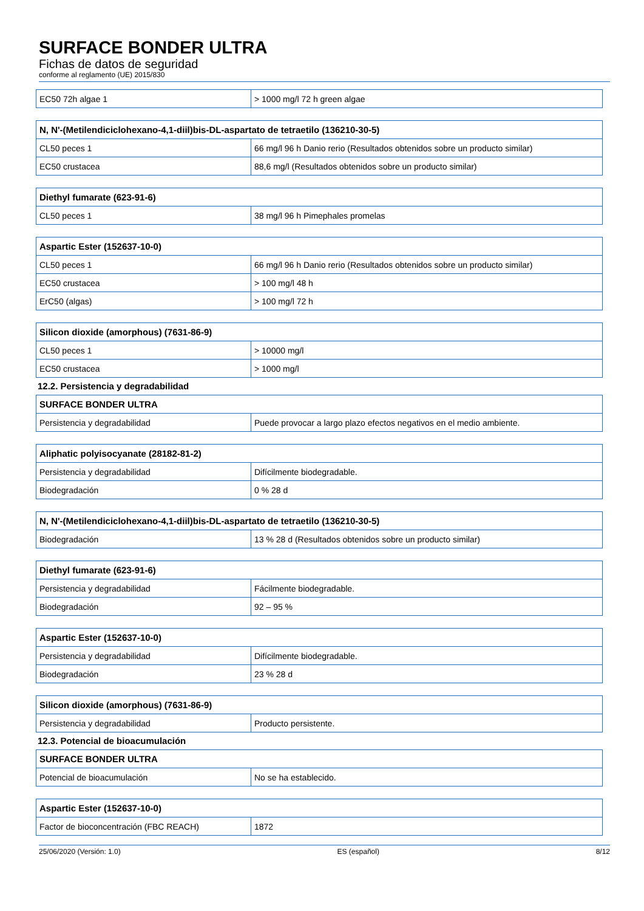SURFACE BONDER ULTRA
Fichas de datos de seguridad
conforme al reglamento (UE) 2015/830
| EC50 72h algae 1 | > 1000 mg/l 72 h green algae |
| N, N'-(Metilendiciclohexano-4,1-diil)bis-DL-aspartato de tetraetilo (136210-30-5) | |
| --- | --- |
| CL50 peces 1 | 66 mg/l 96 h Danio rerio (Resultados obtenidos sobre un producto similar) |
| EC50 crustacea | 88,6 mg/l (Resultados obtenidos sobre un producto similar) |
| Diethyl fumarate (623-91-6) | |
| --- | --- |
| CL50 peces 1 | 38 mg/l 96 h Pimephales promelas |
| Aspartic Ester (152637-10-0) | |
| --- | --- |
| CL50 peces 1 | 66 mg/l 96 h Danio rerio (Resultados obtenidos sobre un producto similar) |
| EC50 crustacea | > 100 mg/l 48 h |
| ErC50 (algas) | > 100 mg/l 72 h |
| Silicon dioxide (amorphous) (7631-86-9) | |
| --- | --- |
| CL50 peces 1 | > 10000 mg/l |
| EC50 crustacea | > 1000 mg/l |
12.2. Persistencia y degradabilidad
| SURFACE BONDER ULTRA | |
| --- | --- |
| Persistencia y degradabilidad | Puede provocar a largo plazo efectos negativos en el medio ambiente. |
| Aliphatic polyisocyanate (28182-81-2) | |
| --- | --- |
| Persistencia y degradabilidad | Difícilmente biodegradable. |
| Biodegradación | 0 % 28 d |
| N, N'-(Metilendiciclohexano-4,1-diil)bis-DL-aspartato de tetraetilo (136210-30-5) | |
| --- | --- |
| Biodegradación | 13 % 28 d (Resultados obtenidos sobre un producto similar) |
| Diethyl fumarate (623-91-6) | |
| --- | --- |
| Persistencia y degradabilidad | Fácilmente biodegradable. |
| Biodegradación | 92 – 95 % |
| Aspartic Ester (152637-10-0) | |
| --- | --- |
| Persistencia y degradabilidad | Difícilmente biodegradable. |
| Biodegradación | 23 % 28 d |
| Silicon dioxide (amorphous) (7631-86-9) | |
| --- | --- |
| Persistencia y degradabilidad | Producto persistente. |
12.3. Potencial de bioacumulación
| SURFACE BONDER ULTRA | |
| --- | --- |
| Potencial de bioacumulación | No se ha establecido. |
| Aspartic Ester (152637-10-0) | |
| --- | --- |
| Factor de bioconcentración (FBC REACH) | 1872 |
25/06/2020 (Versión: 1.0) ES (español) 8/12